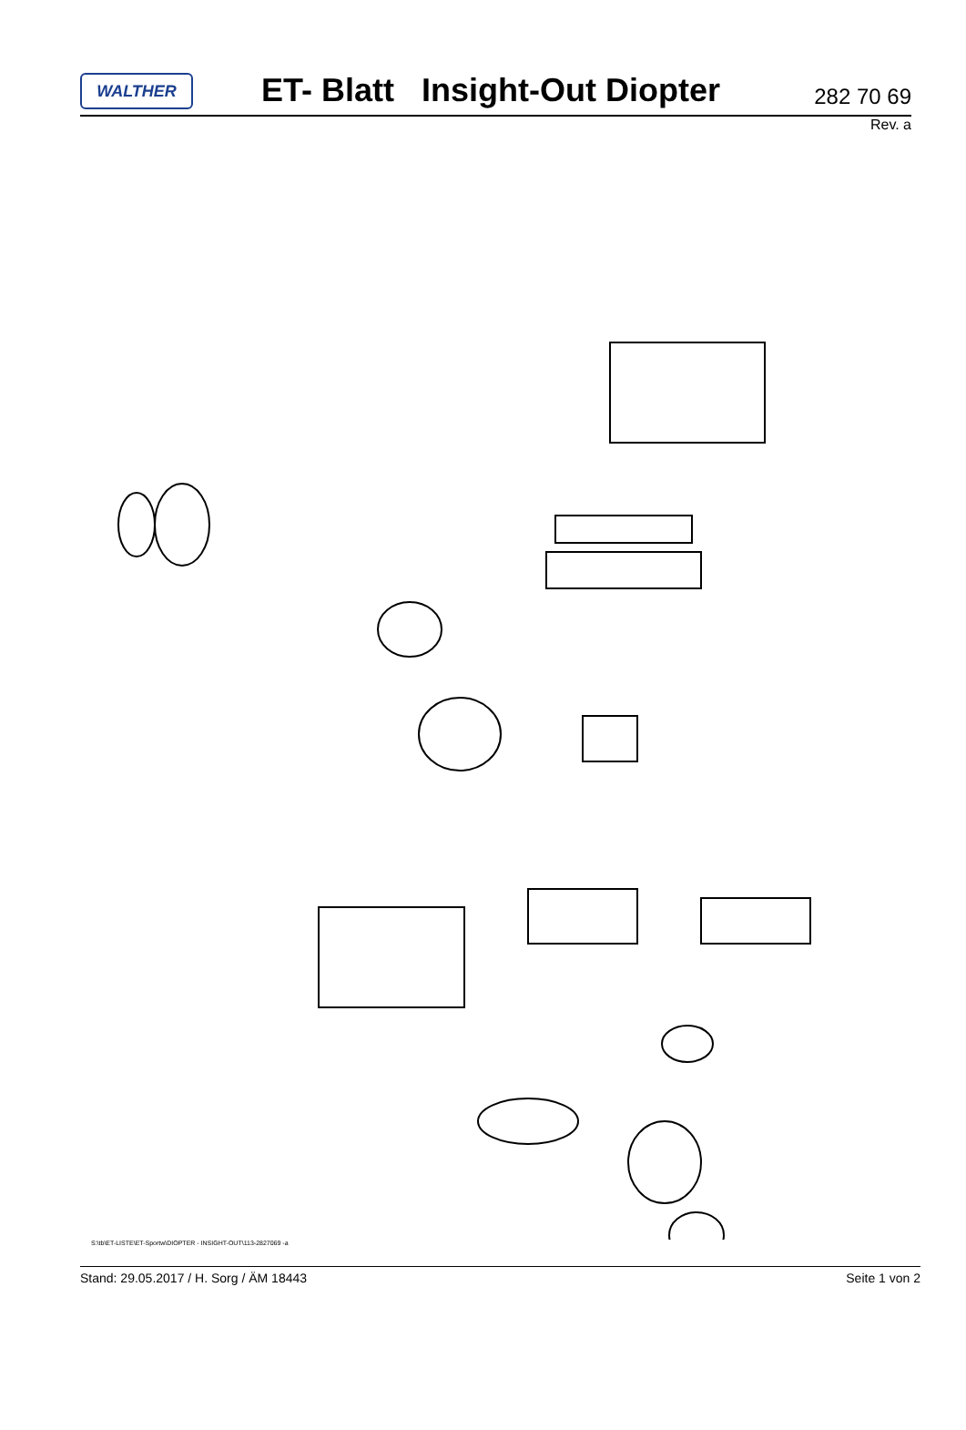WALTHER
ET- Blatt Insight-Out Diopter
282 70 69
Rev. a
S:\tb\ET-LISTE\ET-Sportw\DIOPTER - INSIGHT-OUT\113-2827069 -a
Stand: 29.05.2017 / H. Sorg / ÄM 18443 Seite 1 von 2